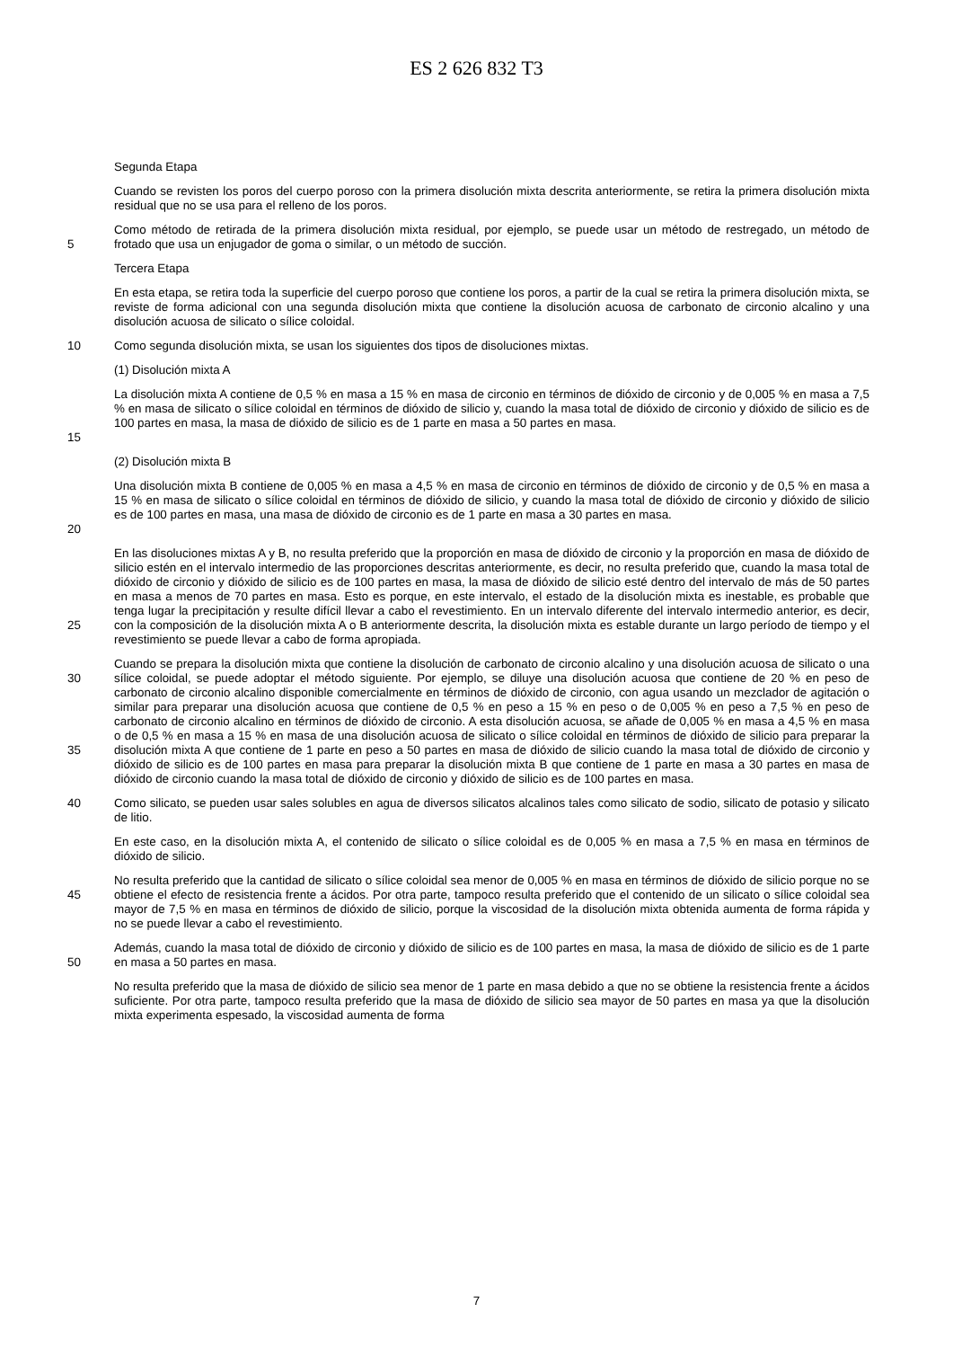ES 2 626 832 T3
Segunda Etapa
Cuando se revisten los poros del cuerpo poroso con la primera disolución mixta descrita anteriormente, se retira la primera disolución mixta residual que no se usa para el relleno de los poros.
5 Como método de retirada de la primera disolución mixta residual, por ejemplo, se puede usar un método de restregado, un método de frotado que usa un enjugador de goma o similar, o un método de succión.
Tercera Etapa
En esta etapa, se retira toda la superficie del cuerpo poroso que contiene los poros, a partir de la cual se retira la primera disolución mixta, se reviste de forma adicional con una segunda disolución mixta que contiene la disolución acuosa de carbonato de circonio alcalino y una disolución acuosa de silicato o sílice coloidal.
10 Como segunda disolución mixta, se usan los siguientes dos tipos de disoluciones mixtas.
(1) Disolución mixta A
15 La disolución mixta A contiene de 0,5 % en masa a 15 % en masa de circonio en términos de dióxido de circonio y de 0,005 % en masa a 7,5 % en masa de silicato o sílice coloidal en términos de dióxido de silicio y, cuando la masa total de dióxido de circonio y dióxido de silicio es de 100 partes en masa, la masa de dióxido de silicio es de 1 parte en masa a 50 partes en masa.
(2) Disolución mixta B
20 Una disolución mixta B contiene de 0,005 % en masa a 4,5 % en masa de circonio en términos de dióxido de circonio y de 0,5 % en masa a 15 % en masa de silicato o sílice coloidal en términos de dióxido de silicio, y cuando la masa total de dióxido de circonio y dióxido de silicio es de 100 partes en masa, una masa de dióxido de circonio es de 1 parte en masa a 30 partes en masa.
25 En las disoluciones mixtas A y B, no resulta preferido que la proporción en masa de dióxido de circonio y la proporción en masa de dióxido de silicio estén en el intervalo intermedio de las proporciones descritas anteriormente, es decir, no resulta preferido que, cuando la masa total de dióxido de circonio y dióxido de silicio es de 100 partes en masa, la masa de dióxido de silicio esté dentro del intervalo de más de 50 partes en masa a menos de 70 partes en masa. Esto es porque, en este intervalo, el estado de la disolución mixta es inestable, es probable que tenga lugar la precipitación y resulte difícil llevar a cabo el revestimiento. En un intervalo diferente del intervalo intermedio anterior, es decir, con la composición de la disolución mixta A o B anteriormente descrita, la disolución mixta es estable durante un largo período de tiempo y el revestimiento se puede llevar a cabo de forma apropiada.
30
35 Cuando se prepara la disolución mixta que contiene la disolución de carbonato de circonio alcalino y una disolución acuosa de silicato o una sílice coloidal, se puede adoptar el método siguiente. Por ejemplo, se diluye una disolución acuosa que contiene de 20 % en peso de carbonato de circonio alcalino disponible comercialmente en términos de dióxido de circonio, con agua usando un mezclador de agitación o similar para preparar una disolución acuosa que contiene de 0,5 % en peso a 15 % en peso o de 0,005 % en peso a 7,5 % en peso de carbonato de circonio alcalino en términos de dióxido de circonio. A esta disolución acuosa, se añade de 0,005 % en masa a 4,5 % en masa o de 0,5 % en masa a 15 % en masa de una disolución acuosa de silicato o sílice coloidal en términos de dióxido de silicio para preparar la disolución mixta A que contiene de 1 parte en peso a 50 partes en masa de dióxido de silicio cuando la masa total de dióxido de circonio y dióxido de silicio es de 100 partes en masa para preparar la disolución mixta B que contiene de 1 parte en masa a 30 partes en masa de dióxido de circonio cuando la masa total de dióxido de circonio y dióxido de silicio es de 100 partes en masa.
40 Como silicato, se pueden usar sales solubles en agua de diversos silicatos alcalinos tales como silicato de sodio, silicato de potasio y silicato de litio.
En este caso, en la disolución mixta A, el contenido de silicato o sílice coloidal es de 0,005 % en masa a 7,5 % en masa en términos de dióxido de silicio.
45 No resulta preferido que la cantidad de silicato o sílice coloidal sea menor de 0,005 % en masa en términos de dióxido de silicio porque no se obtiene el efecto de resistencia frente a ácidos. Por otra parte, tampoco resulta preferido que el contenido de un silicato o sílice coloidal sea mayor de 7,5 % en masa en términos de dióxido de silicio, porque la viscosidad de la disolución mixta obtenida aumenta de forma rápida y no se puede llevar a cabo el revestimiento.
50 Además, cuando la masa total de dióxido de circonio y dióxido de silicio es de 100 partes en masa, la masa de dióxido de silicio es de 1 parte en masa a 50 partes en masa.
No resulta preferido que la masa de dióxido de silicio sea menor de 1 parte en masa debido a que no se obtiene la resistencia frente a ácidos suficiente. Por otra parte, tampoco resulta preferido que la masa de dióxido de silicio sea mayor de 50 partes en masa ya que la disolución mixta experimenta espesado, la viscosidad aumenta de forma
7